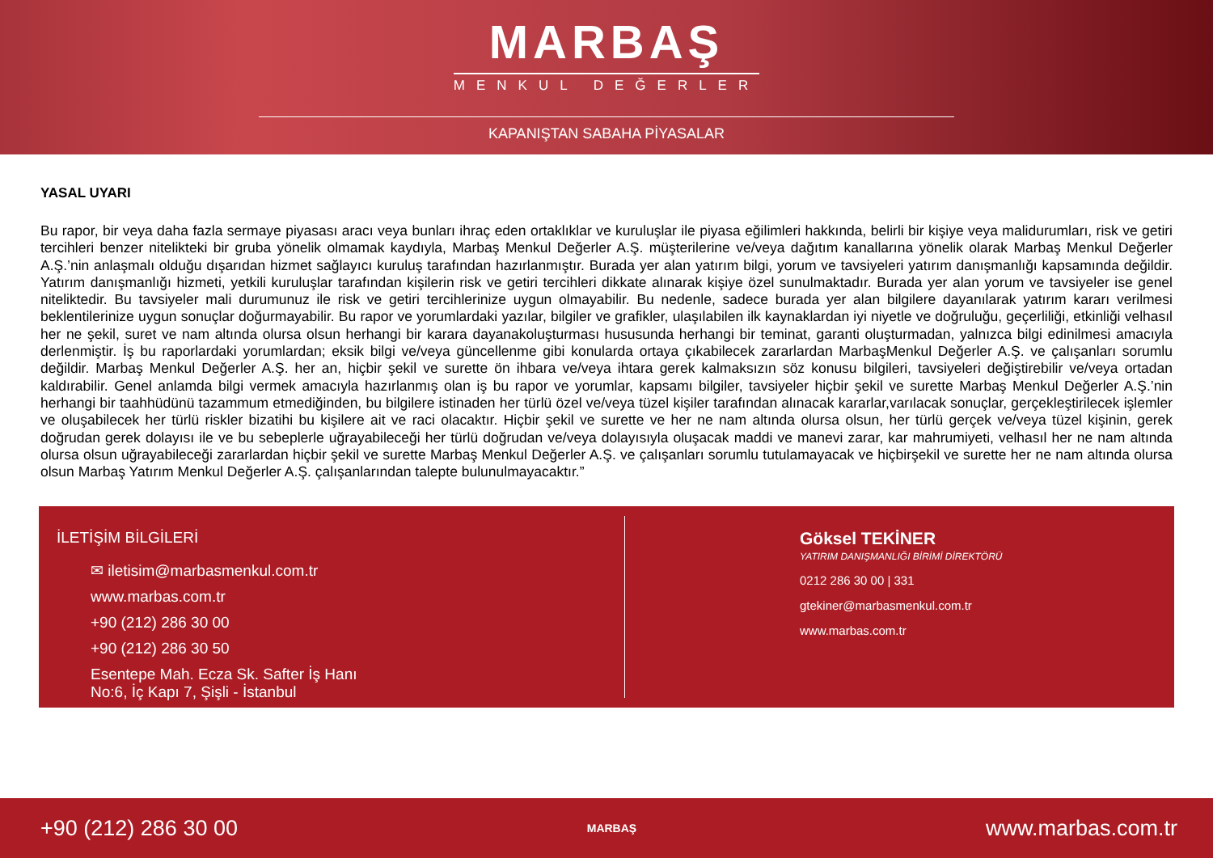MARBAŞ
MENKUL DEĞERLER
KAPANIŞTAN SABAHA PİYASALAR
YASAL UYARI
Bu rapor, bir veya daha fazla sermaye piyasası aracı veya bunları ihraç eden ortaklıklar ve kuruluşlar ile piyasa eğilimleri hakkında, belirli bir kişiye veya malidurumları, risk ve getiri tercihleri benzer nitelikteki bir gruba yönelik olmamak kaydıyla, Marbaş Menkul Değerler A.Ş. müşterilerine ve/veya dağıtım kanallarına yönelik olarak Marbaş Menkul Değerler A.Ş.’nin anlaşmalı olduğu dışarıdan hizmet sağlayıcı kuruluş tarafından hazırlanmıştır. Burada yer alan yatırım bilgi, yorum ve tavsiyeleri yatırım danışmanlığı kapsamında değildir. Yatırım danışmanlığı hizmeti, yetkili kuruluşlar tarafından kişilerin risk ve getiri tercihleri dikkate alınarak kişiye özel sunulmaktadır. Burada yer alan yorum ve tavsiyeler ise genel niteliktedir. Bu tavsiyeler mali durumunuz ile risk ve getiri tercihlerinize uygun olmayabilir. Bu nedenle, sadece burada yer alan bilgilere dayanılarak yatırım kararı verilmesi beklentilerinize uygun sonuçlar doğurmayabilir. Bu rapor ve yorumlardaki yazılar, bilgiler ve grafikler, ulaşılabilen ilk kaynaklardan iyi niyetle ve doğruluğu, geçerliliği, etkinliği velhasıl her ne şekil, suret ve nam altında olursa olsun herhangi bir karara dayanakoluşturması hususunda herhangi bir teminat, garanti oluşturmadan, yalnızca bilgi edinilmesi amacıyla derlenmiştir. İş bu raporlardaki yorumlardan; eksik bilgi ve/veya güncellenme gibi konularda ortaya çıkabilecek zararlardan MarbaşMenkul Değerler A.Ş. ve çalışanları sorumlu değildir. Marbaş Menkul Değerler A.Ş. her an, hiçbir şekil ve surette ön ihbara ve/veya ihtara gerek kalmaksızın söz konusu bilgileri, tavsiyeleri değiştirebilir ve/veya ortadan kaldırabilir. Genel anlamda bilgi vermek amacıyla hazırlanmış olan iş bu rapor ve yorumlar, kapsamı bilgiler, tavsiyeler hiçbir şekil ve surette Marbaş Menkul Değerler A.Ş.’nin herhangi bir taahhüdünü tazammum etmediğinden, bu bilgilere istinaden her türlü özel ve/veya tüzel kişiler tarafından alınacak kararlar,varılacak sonuçlar, gerçekleştirilecek işlemler ve oluşabilecek her türlü riskler bizatihi bu kişilere ait ve raci olacaktır. Hiçbir şekil ve surette ve her ne nam altında olursa olsun, her türlü gerçek ve/veya tüzel kişinin, gerek doğrudan gerek dolayısı ile ve bu sebeplerle uğrayabileceği her türlü doğrudan ve/veya dolayısıyla oluşacak maddi ve manevi zarar, kar mahrumiyeti, velhasıl her ne nam altında olursa olsun uğrayabileceği zararlardan hiçbir şekil ve surette Marbaş Menkul Değerler A.Ş. ve çalışanları sorumlu tutulamayacak ve hiçbirşekil ve surette her ne nam altında olursa olsun Marbaş Yatırım Menkul Değerler A.Ş. çalışanlarından talepte bulunulmayacaktır.”
İLETİŞİM BİLGİLERİ
✉ iletisim@marbasmenkul.com.tr
www.marbas.com.tr
+90 (212) 286 30 00
+90 (212) 286 30 50
Esentepe Mah. Ecza Sk. Safter İş Hanı
No:6, İç Kapı 7, Şişli - İstanbul
Göksel TEKİNER
YATIRIM DANIŞMANLIĞI BİRİMİ DİREKTÖRÜ
0212 286 30 00 | 331
gtekiner@marbasmenkul.com.tr
www.marbas.com.tr
+90 (212) 286 30 00 MARBAŞ www.marbas.com.tr